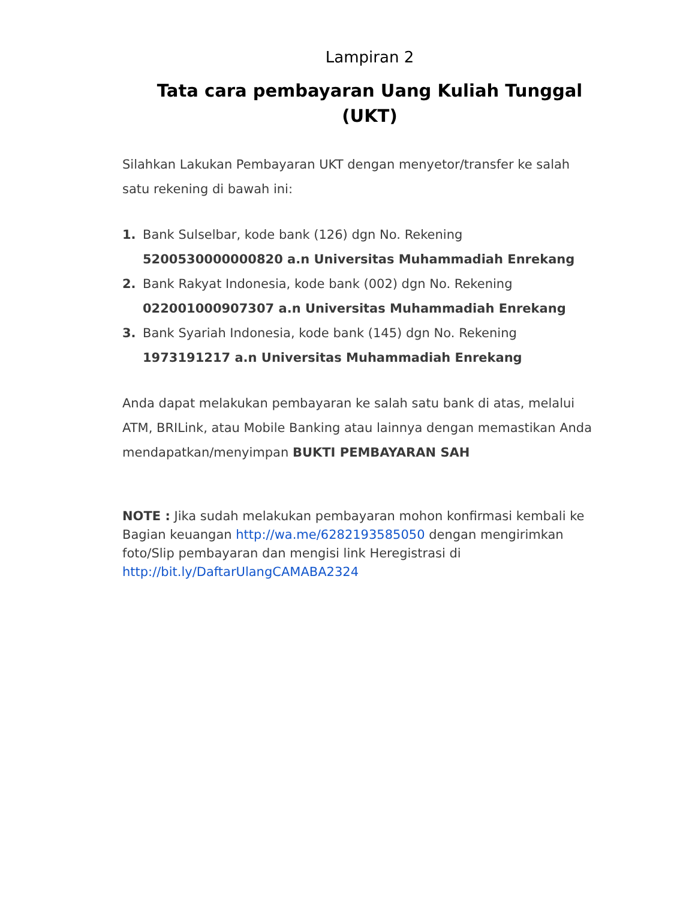Lampiran 2
Tata cara pembayaran Uang Kuliah Tunggal (UKT)
Silahkan Lakukan Pembayaran UKT dengan menyetor/transfer ke salah satu rekening di bawah ini:
1. Bank Sulselbar, kode bank (126) dgn No. Rekening 5200530000000820 a.n Universitas Muhammadiah Enrekang
2. Bank Rakyat Indonesia, kode bank (002) dgn No. Rekening 022001000907307 a.n Universitas Muhammadiah Enrekang
3. Bank Syariah Indonesia, kode bank (145) dgn No. Rekening 1973191217 a.n Universitas Muhammadiah Enrekang
Anda dapat melakukan pembayaran ke salah satu bank di atas, melalui ATM, BRILink, atau Mobile Banking atau lainnya dengan memastikan Anda mendapatkan/menyimpan BUKTI PEMBAYARAN SAH
NOTE : Jika sudah melakukan pembayaran mohon konfirmasi kembali ke Bagian keuangan http://wa.me/6282193585050 dengan mengirimkan foto/Slip pembayaran dan mengisi link Heregistrasi di http://bit.ly/DaftarUlangCAMABA2324